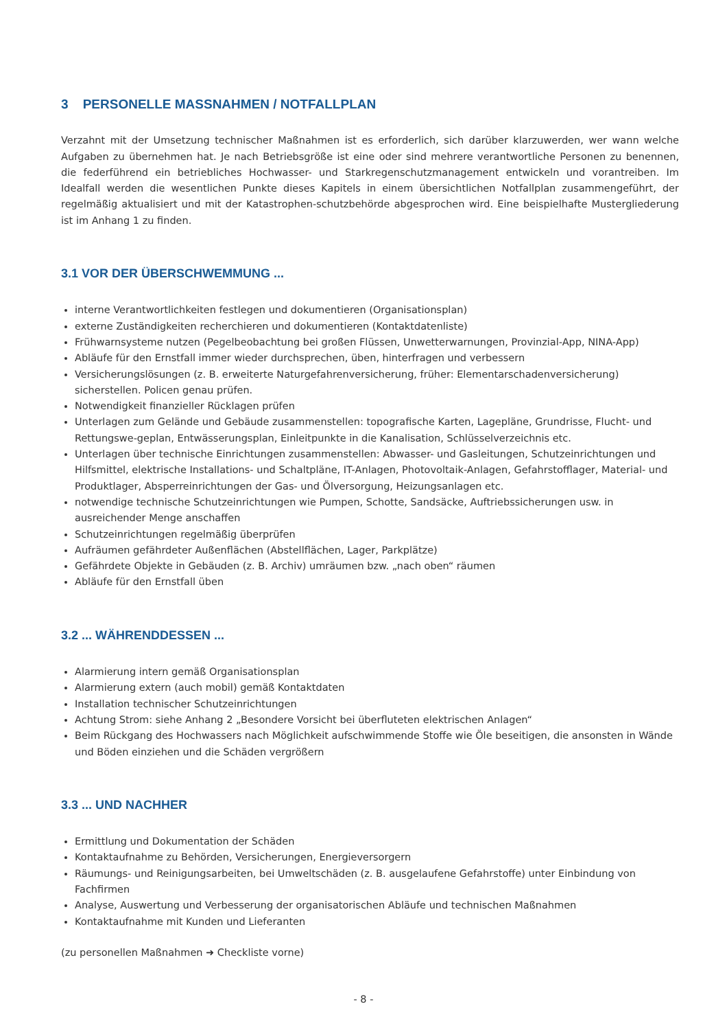3 PERSONELLE MASSNAHMEN / NOTFALLPLAN
Verzahnt mit der Umsetzung technischer Maßnahmen ist es erforderlich, sich darüber klarzuwerden, wer wann welche Aufgaben zu übernehmen hat. Je nach Betriebsgröße ist eine oder sind mehrere verantwortliche Personen zu benennen, die federführend ein betriebliches Hochwasser- und Starkregenschutzmanagement entwickeln und vorantreiben. Im Idealfall werden die wesentlichen Punkte dieses Kapitels in einem übersichtlichen Notfallplan zusammengeführt, der regelmäßig aktualisiert und mit der Katastrophen-schutzbehörde abgesprochen wird. Eine beispielhafte Mustergliederung ist im Anhang 1 zu finden.
3.1 VOR DER ÜBERSCHWEMMUNG ...
interne Verantwortlichkeiten festlegen und dokumentieren (Organisationsplan)
externe Zuständigkeiten recherchieren und dokumentieren (Kontaktdatenliste)
Frühwarnsysteme nutzen (Pegelbeobachtung bei großen Flüssen, Unwetterwarnungen, Provinzial-App, NINA-App)
Abläufe für den Ernstfall immer wieder durchsprechen, üben, hinterfragen und verbessern
Versicherungslösungen (z. B. erweiterte Naturgefahrenversicherung, früher: Elementarschadenversicherung) sicherstellen. Policen genau prüfen.
Notwendigkeit finanzieller Rücklagen prüfen
Unterlagen zum Gelände und Gebäude zusammenstellen: topografische Karten, Lagepläne, Grundrisse, Flucht- und Rettungswe-geplan, Entwässerungsplan, Einleitpunkte in die Kanalisation, Schlüsselverzeichnis etc.
Unterlagen über technische Einrichtungen zusammenstellen: Abwasser- und Gasleitungen, Schutzeinrichtungen und Hilfsmittel, elektrische Installations- und Schaltpläne, IT-Anlagen, Photovoltaik-Anlagen, Gefahrstofflager, Material- und Produktlager, Absperreinrichtungen der Gas- und Ölversorgung, Heizungsanlagen etc.
notwendige technische Schutzeinrichtungen wie Pumpen, Schotte, Sandsäcke, Auftriebssicherungen usw. in ausreichender Menge anschaffen
Schutzeinrichtungen regelmäßig überprüfen
Aufräumen gefährdeter Außenflächen (Abstellflächen, Lager, Parkplätze)
Gefährdete Objekte in Gebäuden (z. B. Archiv) umräumen bzw. „nach oben“ räumen
Abläufe für den Ernstfall üben
3.2 ... WÄHRENDDESSEN ...
Alarmierung intern gemäß Organisationsplan
Alarmierung extern (auch mobil) gemäß Kontaktdaten
Installation technischer Schutzeinrichtungen
Achtung Strom: siehe Anhang 2 „Besondere Vorsicht bei überfluteten elektrischen Anlagen“
Beim Rückgang des Hochwassers nach Möglichkeit aufschwimmende Stoffe wie Öle beseitigen, die ansonsten in Wände und Böden einziehen und die Schäden vergrößern
3.3 ... UND NACHHER
Ermittlung und Dokumentation der Schäden
Kontaktaufnahme zu Behörden, Versicherungen, Energieversorgern
Räumungs- und Reinigungsarbeiten, bei Umweltschäden (z. B. ausgelaufene Gefahrstoffe) unter Einbindung von Fachfirmen
Analyse, Auswertung und Verbesserung der organisatorischen Abläufe und technischen Maßnahmen
Kontaktaufnahme mit Kunden und Lieferanten
(zu personellen Maßnahmen ➜ Checkliste vorne)
- 8 -